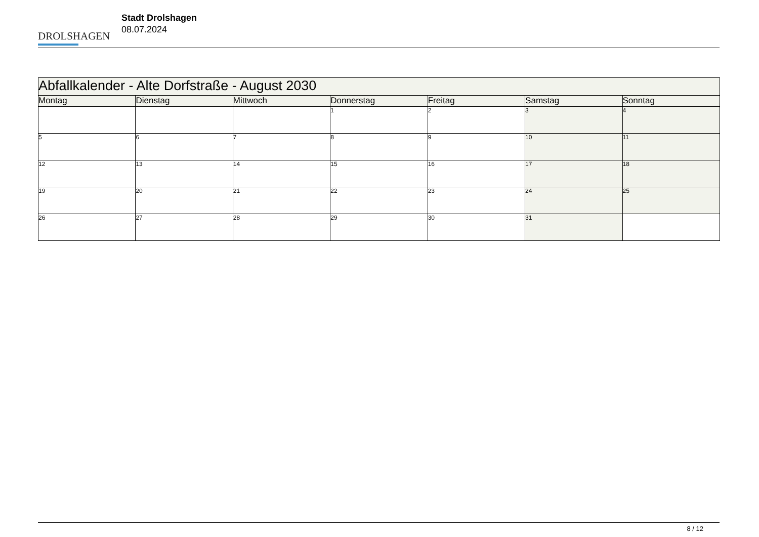DROLSHAGEN
Stadt Drolshagen
08.07.2024
| Abfallkalender - Alte Dorfstraße - August 2030 | | | | | | |
| --- | --- | --- | --- | --- | --- | --- |
| Montag | Dienstag | Mittwoch | Donnerstag | Freitag | Samstag | Sonntag |
| | | | 1 | 2 | 3 | 4 |
| 5 | 6 | 7 | 8 | 9 | 10 | 11 |
| 12 | 13 | 14 | 15 | 16 | 17 | 18 |
| 19 | 20 | 21 | 22 | 23 | 24 | 25 |
| 26 | 27 | 28 | 29 | 30 | 31 | |
8 / 12